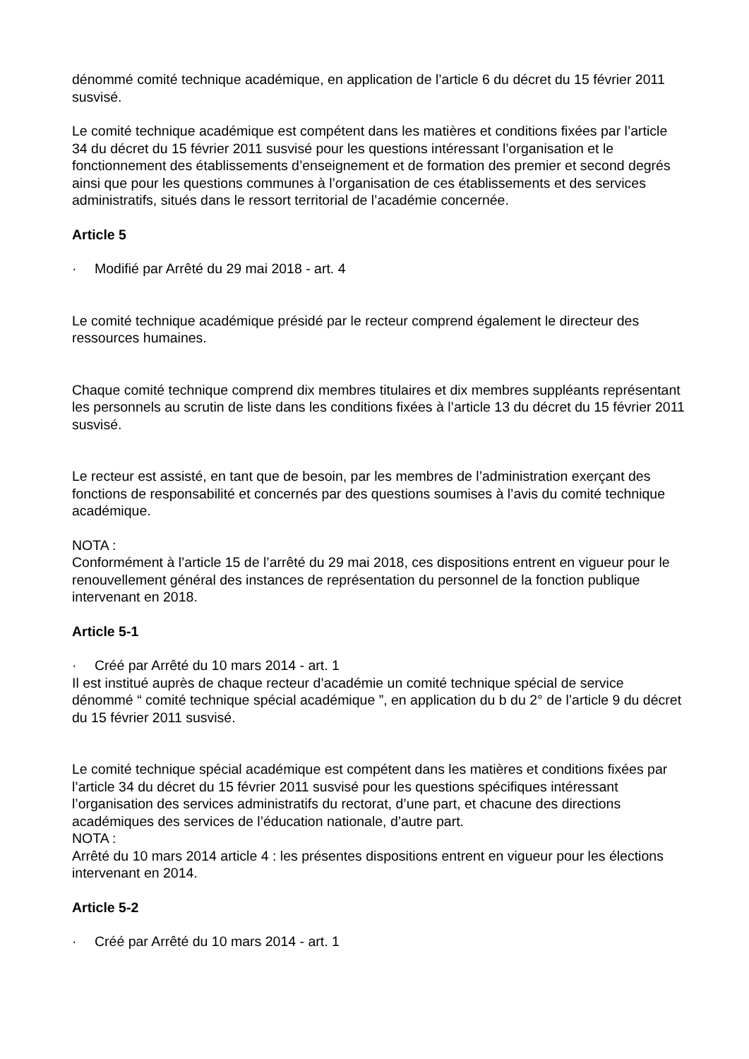dénommé comité technique académique, en application de l’article 6 du décret du 15 février 2011 susvisé.
Le comité technique académique est compétent dans les matières et conditions fixées par l’article 34 du décret du 15 février 2011 susvisé pour les questions intéressant l’organisation et le fonctionnement des établissements d’enseignement et de formation des premier et second degrés ainsi que pour les questions communes à l’organisation de ces établissements et des services administratifs, situés dans le ressort territorial de l’académie concernée.
Article 5
· Modifié par Arrêté du 29 mai 2018 - art. 4
Le comité technique académique présidé par le recteur comprend également le directeur des ressources humaines.
Chaque comité technique comprend dix membres titulaires et dix membres suppléants représentant les personnels au scrutin de liste dans les conditions fixées à l’article 13 du décret du 15 février 2011 susvisé.
Le recteur est assisté, en tant que de besoin, par les membres de l’administration exerçant des fonctions de responsabilité et concernés par des questions soumises à l’avis du comité technique académique.
NOTA :
Conformément à l’article 15 de l’arrêté du 29 mai 2018, ces dispositions entrent en vigueur pour le renouvellement général des instances de représentation du personnel de la fonction publique intervenant en 2018.
Article 5-1
· Créé par Arrêté du 10 mars 2014 - art. 1
Il est institué auprès de chaque recteur d’académie un comité technique spécial de service dénommé “ comité technique spécial académique ”, en application du b du 2° de l’article 9 du décret du 15 février 2011 susvisé.
Le comité technique spécial académique est compétent dans les matières et conditions fixées par l’article 34 du décret du 15 février 2011 susvisé pour les questions spécifiques intéressant l’organisation des services administratifs du rectorat, d’une part, et chacune des directions académiques des services de l’éducation nationale, d’autre part.
NOTA :
Arrêté du 10 mars 2014 article 4 : les présentes dispositions entrent en vigueur pour les élections intervenant en 2014.
Article 5-2
· Créé par Arrêté du 10 mars 2014 - art. 1